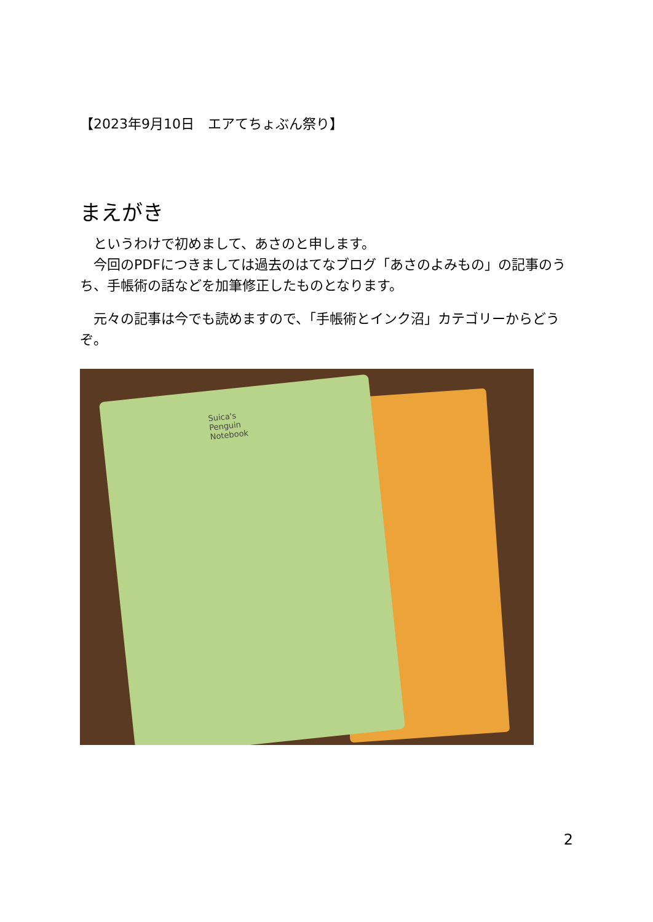【2023年9月10日　エアてちょぶん祭り】
まえがき
　というわけで初めまして、あさのと申します。
　今回のPDFにつきましては過去のはてなブログ「あさのよみもの」の記事のうち、手帳術の話などを加筆修正したものとなります。
　元々の記事は今でも読めますので、「手帳術とインク沼」カテゴリーからどうぞ。
Suica's
Penguin
Notebook
2